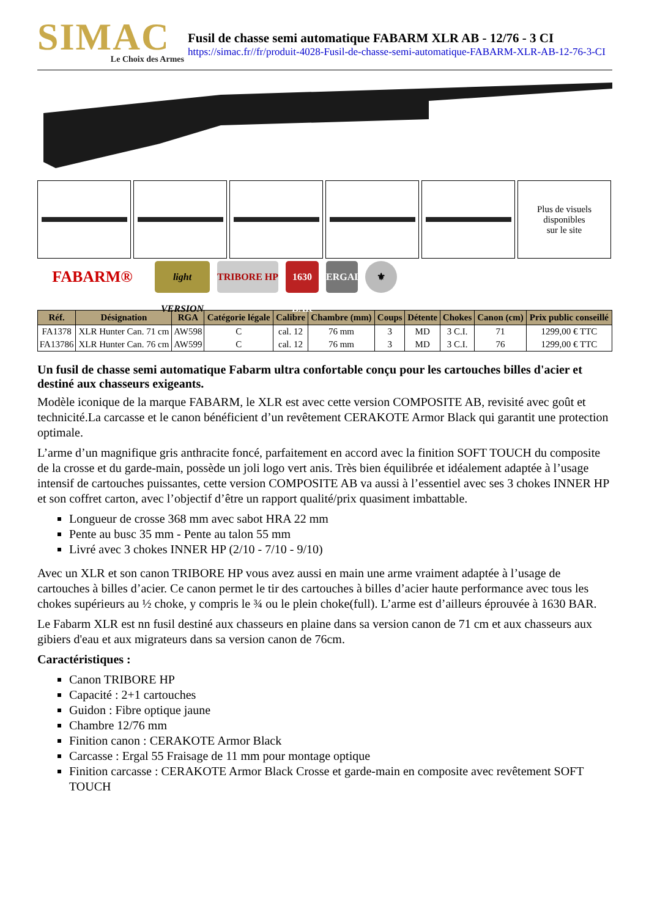SIMAC
Le Choix des Armes
Fusil de chasse semi automatique FABARM XLR AB - 12/76 - 3 CI
https://simac.fr//fr/produit-4028-Fusil-de-chasse-semi-automatique-FABARM-XLR-AB-12-76-3-CI
Plus de visuels
disponibles
sur le site
FABARM® light VERSION TRIBORE HP 1630 BAR ERGAL ⚜
| Réf. | Désignation | RGA | Catégorie légale | Calibre | Chambre (mm) | Coups | Détente | Chokes | Canon (cm) | Prix public conseillé |
| --- | --- | --- | --- | --- | --- | --- | --- | --- | --- | --- |
| FA1378 | XLR Hunter Can. 71 cm | AW598 | C | cal. 12 | 76 mm | 3 | MD | 3 C.I. | 71 | 1299,00 € TTC |
| FA13786 | XLR Hunter Can. 76 cm | AW599 | C | cal. 12 | 76 mm | 3 | MD | 3 C.I. | 76 | 1299,00 € TTC |
Un fusil de chasse semi automatique Fabarm ultra confortable conçu pour les cartouches billes d'acier et destiné aux chasseurs exigeants.
Modèle iconique de la marque FABARM, le XLR est avec cette version COMPOSITE AB, revisité avec goût et technicité.La carcasse et le canon bénéficient d’un revêtement CERAKOTE Armor Black qui garantit une protection optimale.
L’arme d’un magnifique gris anthracite foncé, parfaitement en accord avec la finition SOFT TOUCH du composite de la crosse et du garde-main, possède un joli logo vert anis. Très bien équilibrée et idéalement adaptée à l’usage intensif de cartouches puissantes, cette version COMPOSITE AB va aussi à l’essentiel avec ses 3 chokes INNER HP et son coffret carton, avec l’objectif d’être un rapport qualité/prix quasiment imbattable.
Longueur de crosse 368 mm avec sabot HRA 22 mm
Pente au busc 35 mm - Pente au talon 55 mm
Livré avec 3 chokes INNER HP (2/10 - 7/10 - 9/10)
Avec un XLR et son canon TRIBORE HP vous avez aussi en main une arme vraiment adaptée à l’usage de cartouches à billes d’acier. Ce canon permet le tir des cartouches à billes d’acier haute performance avec tous les chokes supérieurs au ½ choke, y compris le ¾ ou le plein choke(full). L’arme est d’ailleurs éprouvée à 1630 BAR.
Le Fabarm XLR est nn fusil destiné aux chasseurs en plaine dans sa version canon de 71 cm et aux chasseurs aux gibiers d'eau et aux migrateurs dans sa version canon de 76cm.
Caractéristiques :
Canon TRIBORE HP
Capacité : 2+1 cartouches
Guidon : Fibre optique jaune
Chambre 12/76 mm
Finition canon : CERAKOTE Armor Black
Carcasse : Ergal 55 Fraisage de 11 mm pour montage optique
Finition carcasse : CERAKOTE Armor Black Crosse et garde-main en composite avec revêtement SOFT TOUCH